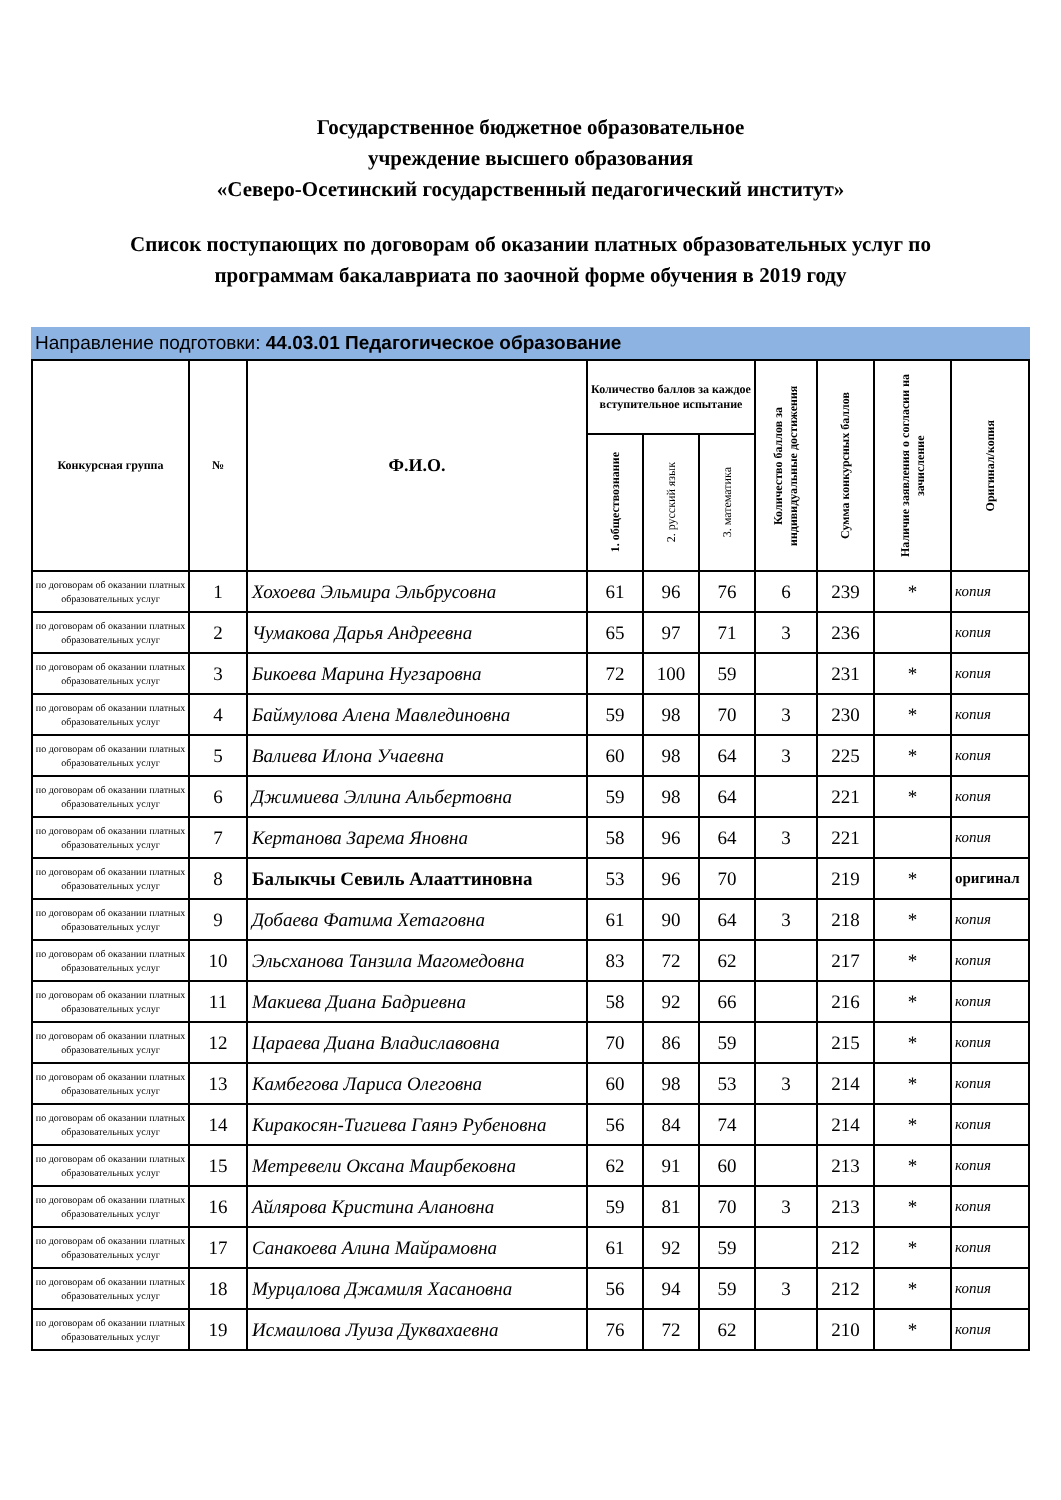Государственное бюджетное образовательное
учреждение высшего образования
«Северо-Осетинский государственный педагогический институт»
Список поступающих по договорам об оказании платных образовательных услуг по
программам бакалавриата по заочной форме обучения в 2019 году
Направление подготовки: 44.03.01 Педагогическое образование
| Конкурсная группа | № | Ф.И.О. | Количество баллов за каждое вступительное испытание | | | Количество баллов за индивидуальные достижения | Сумма конкурсных баллов | Наличие заявления о согласии на зачисление | Оригинал/копия |
| --- | --- | --- | --- | --- | --- | --- | --- | --- | --- |
| | | | 1. обществознание | 2. русский язык | 3. математика | | | | |
| по договорам об оказании платных образовательных услуг | 1 | Хохоева Эльмира Эльбрусовна | 61 | 96 | 76 | 6 | 239 | * | копия |
| по договорам об оказании платных образовательных услуг | 2 | Чумакова Дарья Андреевна | 65 | 97 | 71 | 3 | 236 | | копия |
| по договорам об оказании платных образовательных услуг | 3 | Бикоева Марина Нугзаровна | 72 | 100 | 59 | | 231 | * | копия |
| по договорам об оказании платных образовательных услуг | 4 | Баймулова Алена Мавлединовна | 59 | 98 | 70 | 3 | 230 | * | копия |
| по договорам об оказании платных образовательных услуг | 5 | Валиева Илона Учаевна | 60 | 98 | 64 | 3 | 225 | * | копия |
| по договорам об оказании платных образовательных услуг | 6 | Джимиева Эллина Альбертовна | 59 | 98 | 64 | | 221 | * | копия |
| по договорам об оказании платных образовательных услуг | 7 | Кертанова Зарема Яновна | 58 | 96 | 64 | 3 | 221 | | копия |
| по договорам об оказании платных образовательных услуг | 8 | Балыкчы Севиль Алааттиновна | 53 | 96 | 70 | | 219 | * | оригинал |
| по договорам об оказании платных образовательных услуг | 9 | Добаева Фатима Хетаговна | 61 | 90 | 64 | 3 | 218 | * | копия |
| по договорам об оказании платных образовательных услуг | 10 | Эльсханова Танзила Магомедовна | 83 | 72 | 62 | | 217 | * | копия |
| по договорам об оказании платных образовательных услуг | 11 | Макиева Диана Бадриевна | 58 | 92 | 66 | | 216 | * | копия |
| по договорам об оказании платных образовательных услуг | 12 | Цараева Диана Владиславовна | 70 | 86 | 59 | | 215 | * | копия |
| по договорам об оказании платных образовательных услуг | 13 | Камбегова Лариса Олеговна | 60 | 98 | 53 | 3 | 214 | * | копия |
| по договорам об оказании платных образовательных услуг | 14 | Киракосян-Тигиева Гаянэ Рубеновна | 56 | 84 | 74 | | 214 | * | копия |
| по договорам об оказании платных образовательных услуг | 15 | Метревели Оксана Маирбековна | 62 | 91 | 60 | | 213 | * | копия |
| по договорам об оказании платных образовательных услуг | 16 | Айлярова Кристина Алановна | 59 | 81 | 70 | 3 | 213 | * | копия |
| по договорам об оказании платных образовательных услуг | 17 | Санакоева Алина Майрамовна | 61 | 92 | 59 | | 212 | * | копия |
| по договорам об оказании платных образовательных услуг | 18 | Мурцалова Джамиля Хасановна | 56 | 94 | 59 | 3 | 212 | * | копия |
| по договорам об оказании платных образовательных услуг | 19 | Исмаилова Луиза Дуквахаевна | 76 | 72 | 62 | | 210 | * | копия |